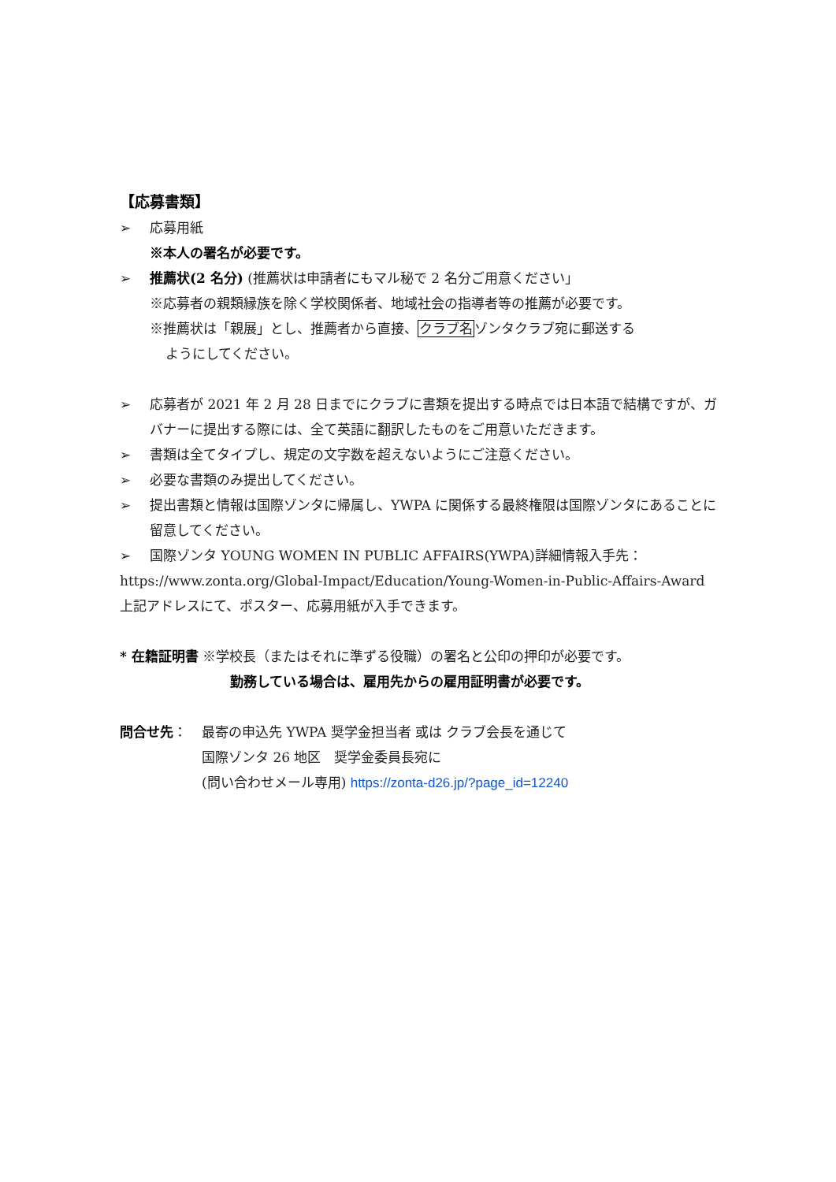【応募書類】
➢ 応募用紙
※本人の署名が必要です。
➢ 推薦状(2 名分) (推薦状は申請者にもマル秘で 2 名分ご用意ください」
※応募者の親類縁族を除く学校関係者、地域社会の指導者等の推薦が必要です。
※推薦状は「親展」とし、推薦者から直接、クラブ名ゾンタクラブ宛に郵送する
ようにしてください。
➢ 応募者が 2021 年 2 月 28 日までにクラブに書類を提出する時点では日本語で結構ですが、ガバナーに提出する際には、全て英語に翻訳したものをご用意いただきます。
➢ 書類は全てタイプし、規定の文字数を超えないようにご注意ください。
➢ 必要な書類のみ提出してください。
➢ 提出書類と情報は国際ゾンタに帰属し、YWPA に関係する最終権限は国際ゾンタにあることに留意してください。
➢ 国際ゾンタ YOUNG WOMEN IN PUBLIC AFFAIRS(YWPA)詳細情報入手先：
https://www.zonta.org/Global-Impact/Education/Young-Women-in-Public-Affairs-Award
上記アドレスにて、ポスター、応募用紙が入手できます。
* 在籍証明書 ※学校長（またはそれに準ずる役職）の署名と公印の押印が必要です。
勤務している場合は、雇用先からの雇用証明書が必要です。
問合せ先： 最寄の申込先 YWPA 奨学金担当者 或は クラブ会長を通じて
国際ゾンタ 26 地区　奨学金委員長宛に
(問い合わせメール専用) https://zonta-d26.jp/?page_id=12240